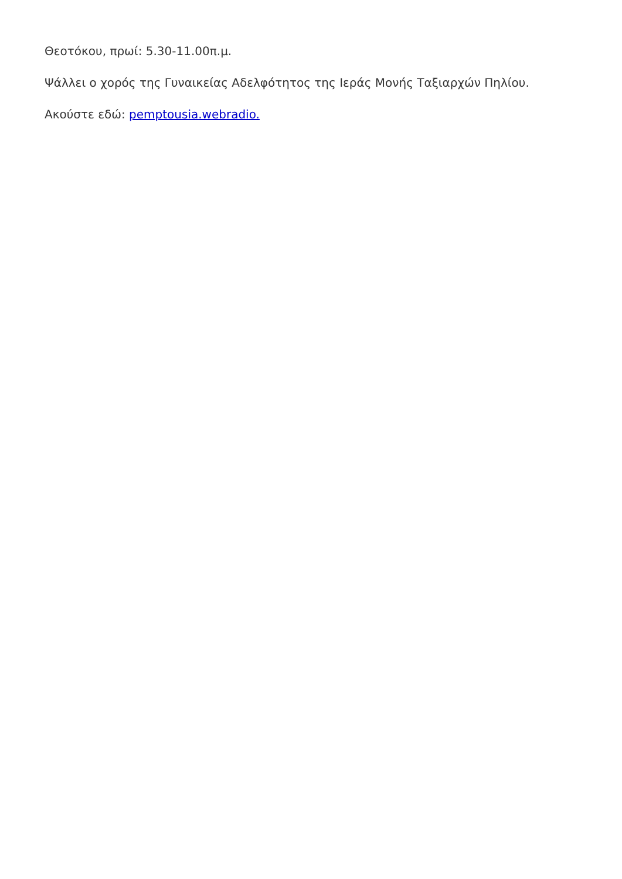Θεοτόκου, πρωί: 5.30-11.00π.μ.
Ψάλλει ο χορός της Γυναικείας Αδελφότητος της Ιεράς Μονής Ταξιαρχών Πηλίου.
Ακούστε εδώ: pemptousia.webradio.